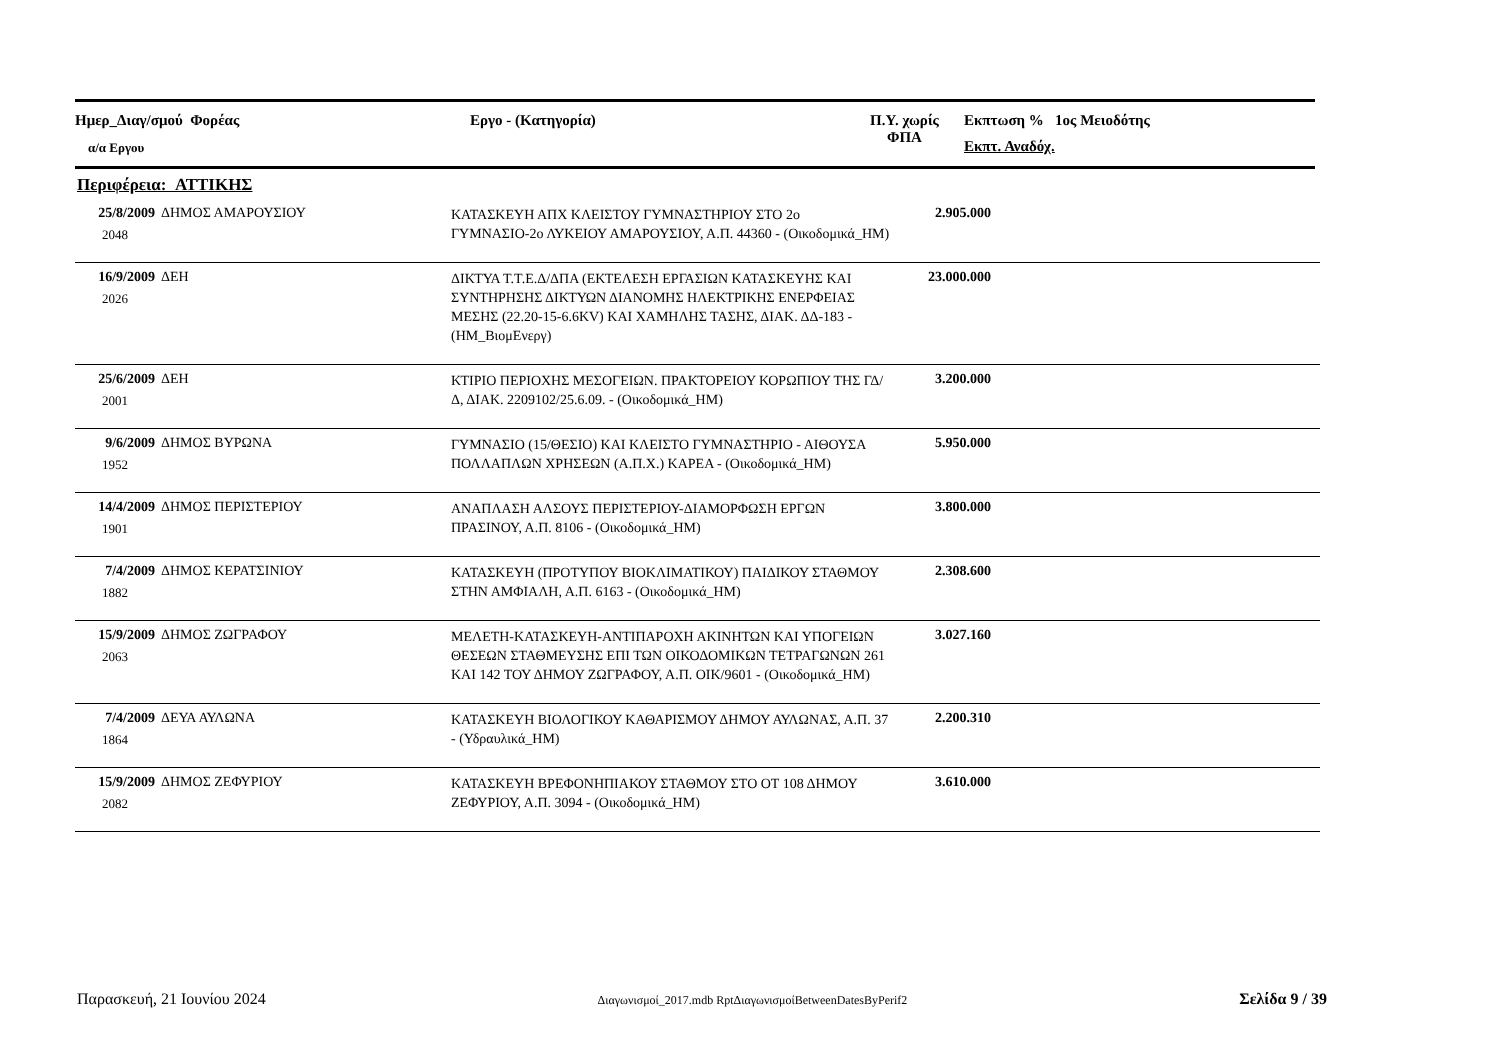Ημερ_Διαγ/σμού Φορέας
α/α Εργου
Εργο - (Κατηγορία)
Π.Υ. χωρίς
ΦΠΑ
Εκπτωση % 1ος Μειοδότης
Εκπτ. Αναδόχ.
Περιφέρεια: ΑΤΤΙΚΗΣ
| 25/8/2009 2048 | ΔΗΜΟΣ ΑΜΑΡΟΥΣΙΟΥ | ΚΑΤΑΣΚΕΥΗ ΑΠΧ ΚΛΕΙΣΤΟΥ ΓΥΜΝΑΣΤΗΡΙΟΥ ΣΤΟ 2ο ΓΥΜΝΑΣΙΟ-2ο ΛΥΚΕΙΟΥ ΑΜΑΡΟΥΣΙΟΥ, Α.Π. 44360 - (Οικοδομικά_ΗΜ) | 2.905.000 | |
| 16/9/2009 2026 | ΔΕΗ | ΔΙΚΤΥΑ Τ.Τ.Ε.Δ/ΔΠΑ (ΕΚΤΕΛΕΣΗ ΕΡΓΑΣΙΩΝ ΚΑΤΑΣΚΕΥΗΣ ΚΑΙ ΣΥΝΤΗΡΗΣΗΣ ΔΙΚΤΥΩΝ ΔΙΑΝΟΜΗΣ ΗΛΕΚΤΡΙΚΗΣ ΕΝΕΡΦΕΙΑΣ ΜΕΣΗΣ (22.20-15-6.6KV) ΚΑΙ ΧΑΜΗΛΗΣ ΤΑΣΗΣ, ΔΙΑΚ. ΔΔ-183 - (ΗΜ_ΒιομΕνεργ) | 23.000.000 | |
| 25/6/2009 2001 | ΔΕΗ | ΚΤΙΡΙΟ ΠΕΡΙΟΧΗΣ ΜΕΣΟΓΕΙΩΝ. ΠΡΑΚΤΟΡΕΙΟΥ ΚΟΡΩΠΙΟΥ ΤΗΣ ΓΔ/Δ, ΔΙΑΚ. 2209102/25.6.09. - (Οικοδομικά_ΗΜ) | 3.200.000 | |
| 9/6/2009 1952 | ΔΗΜΟΣ ΒΥΡΩΝΑ | ΓΥΜΝΑΣΙΟ (15/ΘΕΣΙΟ) ΚΑΙ ΚΛΕΙΣΤΟ ΓΥΜΝΑΣΤΗΡΙΟ - ΑΙΘΟΥΣΑ ΠΟΛΛΑΠΛΩΝ ΧΡΗΣΕΩΝ (Α.Π.Χ.) ΚΑΡΕΑ - (Οικοδομικά_ΗΜ) | 5.950.000 | |
| 14/4/2009 1901 | ΔΗΜΟΣ ΠΕΡΙΣΤΕΡΙΟΥ | ΑΝΑΠΛΑΣΗ ΑΛΣΟΥΣ ΠΕΡΙΣΤΕΡΙΟΥ-ΔΙΑΜΟΡΦΩΣΗ ΕΡΓΩΝ ΠΡΑΣΙΝΟΥ, Α.Π. 8106 - (Οικοδομικά_ΗΜ) | 3.800.000 | |
| 7/4/2009 1882 | ΔΗΜΟΣ ΚΕΡΑΤΣΙΝΙΟΥ | ΚΑΤΑΣΚΕΥΗ (ΠΡΟΤΥΠΟΥ ΒΙΟΚΛΙΜΑΤΙΚΟΥ) ΠΑΙΔΙΚΟΥ ΣΤΑΘΜΟΥ ΣΤΗΝ ΑΜΦΙΑΛΗ, Α.Π. 6163 - (Οικοδομικά_ΗΜ) | 2.308.600 | |
| 15/9/2009 2063 | ΔΗΜΟΣ ΖΩΓΡΑΦΟΥ | ΜΕΛΕΤΗ-ΚΑΤΑΣΚΕΥΗ-ΑΝΤΙΠΑΡΟΧΗ ΑΚΙΝΗΤΩΝ ΚΑΙ ΥΠΟΓΕΙΩΝ ΘΕΣΕΩΝ ΣΤΑΘΜΕΥΣΗΣ ΕΠΙ ΤΩΝ ΟΙΚΟΔΟΜΙΚΩΝ ΤΕΤΡΑΓΩΝΩΝ 261 ΚΑΙ 142 ΤΟΥ ΔΗΜΟΥ ΖΩΓΡΑΦΟΥ, Α.Π. ΟΙΚ/9601 - (Οικοδομικά_ΗΜ) | 3.027.160 | |
| 7/4/2009 1864 | ΔΕΥΑ ΑΥΛΩΝΑ | ΚΑΤΑΣΚΕΥΗ ΒΙΟΛΟΓΙΚΟΥ ΚΑΘΑΡΙΣΜΟΥ ΔΗΜΟΥ ΑΥΛΩΝΑΣ, Α.Π. 37 - (Υδραυλικά_ΗΜ) | 2.200.310 | |
| 15/9/2009 2082 | ΔΗΜΟΣ ΖΕΦΥΡΙΟΥ | ΚΑΤΑΣΚΕΥΗ ΒΡΕΦΟΝΗΠΙΑΚΟΥ ΣΤΑΘΜΟΥ ΣΤΟ ΟΤ 108 ΔΗΜΟΥ ΖΕΦΥΡΙΟΥ, Α.Π. 3094 - (Οικοδομικά_ΗΜ) | 3.610.000 | |
Παρασκευή, 21 Ιουνίου 2024 Διαγωνισμοί_2017.mdb RptΔιαγωνισμοίBetweenDatesByPerif2 Σελίδα 9 / 39